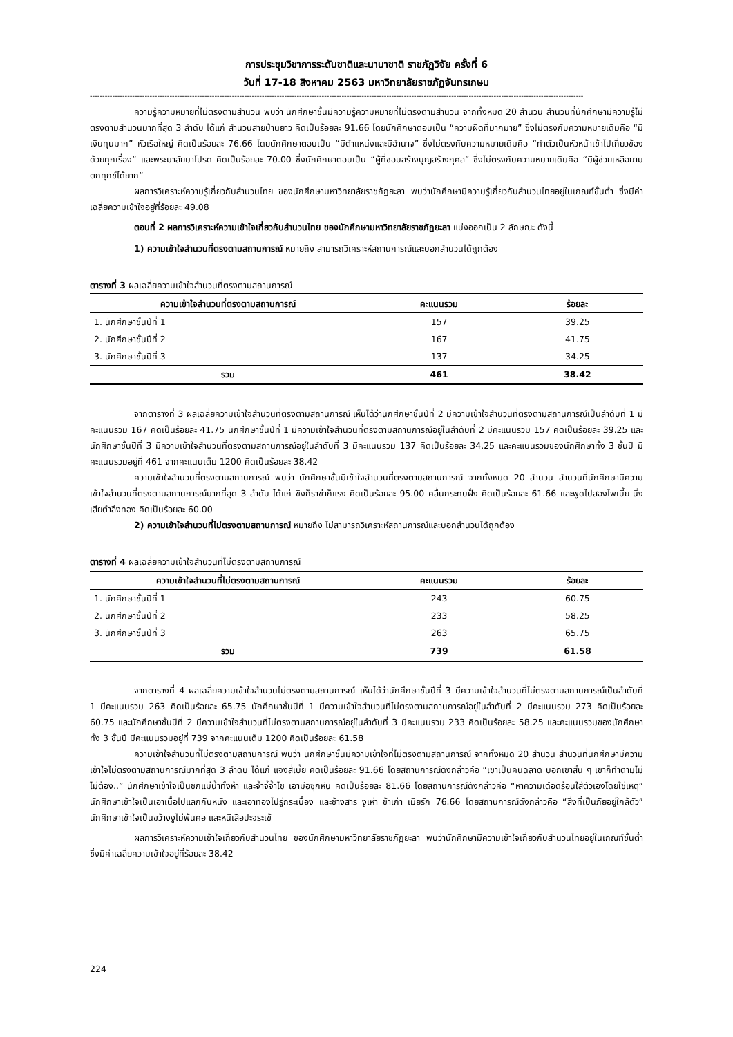การประชุมวิชาการระดับชาติและนานาชาติ ราชภัฏวิจัย ครั้งที่ 6
วันที่ 17-18 สิงหาคม 2563 มหาวิทยาลัยราชภัฏจันทรเกษม
------------------------------------------------------------------------------------------------------------------------------------------------------------------------------------------------------
ความรู้ความหมายที่ไม่ตรงตามสำนวน พบว่า นักศึกษาชั้นมีความรู้ความหมายที่ไม่ตรงตามสำนวน จากทั้งหมด 20 สำนวน สำนวนที่นักศึกษามีความรู้ไม่ตรงตามสำนวนมากที่สุด 3 ลำดับ ได้แก่ สำนวนสายป่านยาว คิดเป็นร้อยละ 91.66 โดยนักศึกษาตอบเป็น “ความผิดที่มากมาย” ซึ่งไม่ตรงกับความหมายเดิมคือ “มีเงินทุนมาก” หัวเรือใหญ่ คิดเป็นร้อยละ 76.66 โดยนักศึกษาตอบเป็น “มีตำแหน่งและมีอำนาจ” ซึ่งไม่ตรงกับความหมายเดิมคือ “ทำตัวเป็นหัวหน้าเข้าไปเกี่ยวข้องด้วยทุกเรื่อง” และพระมาลัยมาโปรด คิดเป็นร้อยละ 70.00 ซึ่งนักศึกษาตอบเป็น “ผู้ที่ชอบสร้างบุญสร้างกุศล” ซึ่งไม่ตรงกับความหมายเดิมคือ “มีผู้ช่วยเหลือยามตกทุกข์ได้ยาก”
ผลการวิเคราะห์ความรู้เกี่ยวกับสำนวนไทย ของนักศึกษามหาวิทยาลัยราชภัฏยะลา พบว่านักศึกษามีความรู้เกี่ยวกับสำนวนไทยอยู่ในเกณฑ์ขั้นต่ำ ซึ่งมีค่าเฉลี่ยความเข้าใจอยู่ที่ร้อยละ 49.08
ตอนที่ 2 ผลการวิเคราะห์ความเข้าใจเกี่ยวกับสำนวนไทย ของนักศึกษามหาวิทยาลัยราชภัฏยะลา แบ่งออกเป็น 2 ลักษณะ ดังนี้
1) ความเข้าใจสำนวนที่ตรงตามสถานการณ์ หมายถึง สามารถวิเคราะห์สถานการณ์และบอกสำนวนได้ถูกต้อง
ตารางที่ 3 ผลเฉลี่ยความเข้าใจสำนวนที่ตรงตามสถานการณ์
| ความเข้าใจสำนวนที่ตรงตามสถานการณ์ | คะแนนรวม | ร้อยละ |
| --- | --- | --- |
| 1. นักศึกษาชั้นปีที่ 1 | 157 | 39.25 |
| 2. นักศึกษาชั้นปีที่ 2 | 167 | 41.75 |
| 3. นักศึกษาชั้นปีที่ 3 | 137 | 34.25 |
| รวม | 461 | 38.42 |
จากตารางที่ 3 ผลเฉลี่ยความเข้าใจสำนวนที่ตรงตามสถานการณ์ เห็นได้ว่านักศึกษาชั้นปีที่ 2 มีความเข้าใจสำนวนที่ตรงตามสถานการณ์เป็นลำดับที่ 1 มีคะแนนรวม 167 คิดเป็นร้อยละ 41.75 นักศึกษาชั้นปีที่ 1 มีความเข้าใจสำนวนที่ตรงตามสถานการณ์อยู่ในลำดับที่ 2 มีคะแนนรวม 157 คิดเป็นร้อยละ 39.25 และนักศึกษาชั้นปีที่ 3 มีความเข้าใจสำนวนที่ตรงตามสถานการณ์อยู่ในลำดับที่ 3 มีคะแนนรวม 137 คิดเป็นร้อยละ 34.25 และคะแนนรวมของนักศึกษาทั้ง 3 ชั้นปี มีคะแนนรวมอยู่ที่ 461 จากคะแนนเต็ม 1200 คิดเป็นร้อยละ 38.42
ความเข้าใจสำนวนที่ตรงตามสถานการณ์ พบว่า นักศึกษาชั้นมีเข้าใจสำนวนที่ตรงตามสถานการณ์ จากทั้งหมด 20 สำนวน สำนวนที่นักศึกษามีความเข้าใจสำนวนที่ตรงตามสถานการณ์มากที่สุด 3 ลำดับ ได้แก่ ขิงก็ราข่าก็แรง คิดเป็นร้อยละ 95.00 คลื่นกระทบฝั่ง คิดเป็นร้อยละ 61.66 และพูดไปสองไพเบี้ย นิ่งเสียตำลึงทอง คิดเป็นร้อยละ 60.00
2) ความเข้าใจสำนวนที่ไม่ตรงตามสถานการณ์ หมายถึง ไม่สามารถวิเคราะห์สถานการณ์และบอกสำนวนได้ถูกต้อง
ตารางที่ 4 ผลเฉลี่ยความเข้าใจสำนวนที่ไม่ตรงตามสถานการณ์
| ความเข้าใจสำนวนที่ไม่ตรงตามสถานการณ์ | คะแนนรวม | ร้อยละ |
| --- | --- | --- |
| 1. นักศึกษาชั้นปีที่ 1 | 243 | 60.75 |
| 2. นักศึกษาชั้นปีที่ 2 | 233 | 58.25 |
| 3. นักศึกษาชั้นปีที่ 3 | 263 | 65.75 |
| รวม | 739 | 61.58 |
จากตารางที่ 4 ผลเฉลี่ยความเข้าใจสำนวนไม่ตรงตามสถานการณ์ เห็นได้ว่านักศึกษาชั้นปีที่ 3 มีความเข้าใจสำนวนที่ไม่ตรงตามสถานการณ์เป็นลำดับที่ 1 มีคะแนนรวม 263 คิดเป็นร้อยละ 65.75 นักศึกษาชั้นปีที่ 1 มีความเข้าใจสำนวนที่ไม่ตรงตามสถานการณ์อยู่ในลำดับที่ 2 มีคะแนนรวม 273 คิดเป็นร้อยละ 60.75 และนักศึกษาชั้นปีที่ 2 มีความเข้าใจสำนวนที่ไม่ตรงตามสถานการณ์อยู่ในลำดับที่ 3 มีคะแนนรวม 233 คิดเป็นร้อยละ 58.25 และคะแนนรวมของนักศึกษาทั้ง 3 ชั้นปี มีคะแนนรวมอยู่ที่ 739 จากคะแนนเต็ม 1200 คิดเป็นร้อยละ 61.58
ความเข้าใจสำนวนที่ไม่ตรงตามสถานการณ์ พบว่า นักศึกษาชั้นมีความเข้าใจที่ไม่ตรงตามสถานการณ์ จากทั้งหมด 20 สำนวน สำนวนที่นักศึกษามีความเข้าใจไม่ตรงตามสถานการณ์มากที่สุด 3 ลำดับ ได้แก่ แจงสี่เบี้ย คิดเป็นร้อยละ 91.66 โดยสถานการณ์ดังกล่าวคือ “เขาเป็นคนฉลาด บอกเขาสั้น ๆ เขาก็ทำตามไม่ไม่ต้อง..” นักศึกษาเข้าใจเป็นชักแม่น้ำทั้งห้า และจ้ำจี้จ้ำไช เอามือซุกหีบ คิดเป็นร้อยละ 81.66 โดยสถานการณ์ดังกล่าวคือ “หาความเดือดร้อนใส่ตัวเองโดยใช่เหตุ” นักศึกษาเข้าใจเป็นเอาเนื้อไปแลกกับหนัง และเอาทองไปรู่กระเบื้อง และช้างสาร งูเห่า ข้าเก่า เมียรัก 76.66 โดยสถานการณ์ดังกล่าวคือ “สิ่งที่เป็นภัยอยู่ใกล้ตัว” นักศึกษาเข้าใจเป็นขว้างงูไม่พ้นคอ และหนีเสือปะจระเข้
ผลการวิเคราะห์ความเข้าใจเกี่ยวกับสำนวนไทย ของนักศึกษามหาวิทยาลัยราชภัฏยะลา พบว่านักศึกษามีความเข้าใจเกี่ยวกับสำนวนไทยอยู่ในเกณฑ์ขั้นต่ำ ซึ่งมีค่าเฉลี่ยความเข้าใจอยู่ที่ร้อยละ 38.42
224